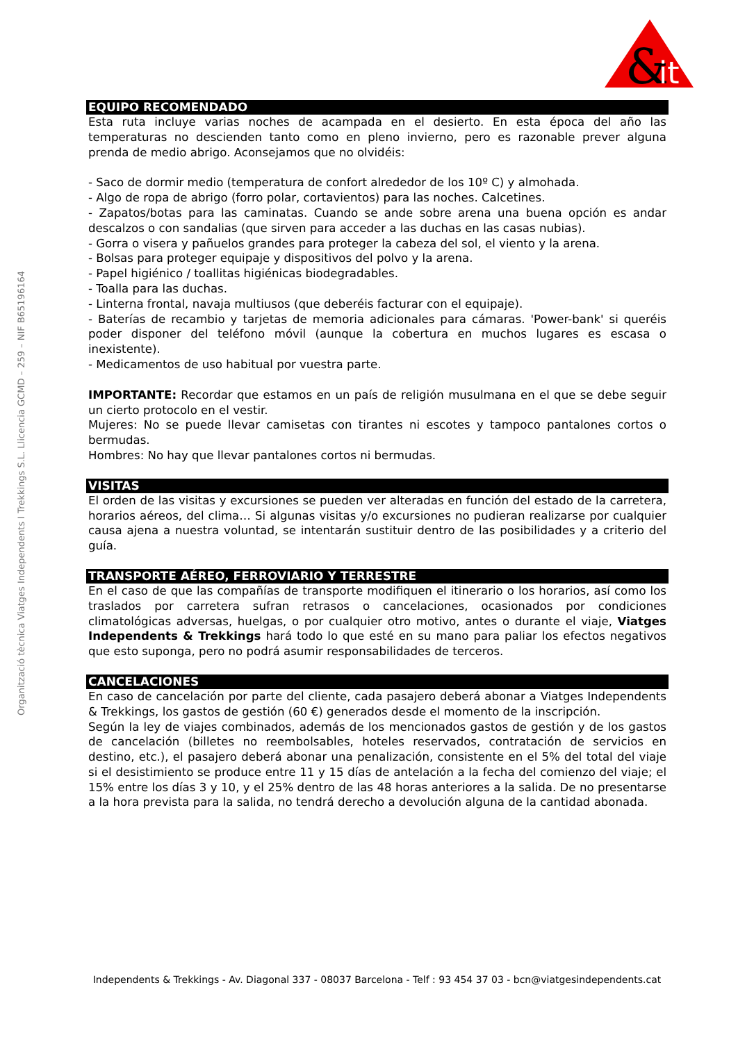&
it
Organització tècnica Viatges Independents I Trekkings S.L. Llicencia GCMD – 259 – NIF B65196164
EQUIPO RECOMENDADO
Esta ruta incluye varias noches de acampada en el desierto. En esta época del año las temperaturas no descienden tanto como en pleno invierno, pero es razonable prever alguna prenda de medio abrigo. Aconsejamos que no olvidéis:
- Saco de dormir medio (temperatura de confort alrededor de los 10º C) y almohada.
- Algo de ropa de abrigo (forro polar, cortavientos) para las noches. Calcetines.
- Zapatos/botas para las caminatas. Cuando se ande sobre arena una buena opción es andar descalzos o con sandalias (que sirven para acceder a las duchas en las casas nubias).
- Gorra o visera y pañuelos grandes para proteger la cabeza del sol, el viento y la arena.
- Bolsas para proteger equipaje y dispositivos del polvo y la arena.
- Papel higiénico / toallitas higiénicas biodegradables.
- Toalla para las duchas.
- Linterna frontal, navaja multiusos (que deberéis facturar con el equipaje).
- Baterías de recambio y tarjetas de memoria adicionales para cámaras. 'Power-bank' si queréis poder disponer del teléfono móvil (aunque la cobertura en muchos lugares es escasa o inexistente).
- Medicamentos de uso habitual por vuestra parte.
IMPORTANTE: Recordar que estamos en un país de religión musulmana en el que se debe seguir un cierto protocolo en el vestir.
Mujeres: No se puede llevar camisetas con tirantes ni escotes y tampoco pantalones cortos o bermudas.
Hombres: No hay que llevar pantalones cortos ni bermudas.
VISITAS
El orden de las visitas y excursiones se pueden ver alteradas en función del estado de la carretera, horarios aéreos, del clima… Si algunas visitas y/o excursiones no pudieran realizarse por cualquier causa ajena a nuestra voluntad, se intentarán sustituir dentro de las posibilidades y a criterio del guía.
TRANSPORTE AÉREO, FERROVIARIO Y TERRESTRE
En el caso de que las compañías de transporte modifiquen el itinerario o los horarios, así como los traslados por carretera sufran retrasos o cancelaciones, ocasionados por condiciones climatológicas adversas, huelgas, o por cualquier otro motivo, antes o durante el viaje, Viatges Independents & Trekkings hará todo lo que esté en su mano para paliar los efectos negativos que esto suponga, pero no podrá asumir responsabilidades de terceros.
CANCELACIONES
En caso de cancelación por parte del cliente, cada pasajero deberá abonar a Viatges Independents & Trekkings, los gastos de gestión (60 €) generados desde el momento de la inscripción.
Según la ley de viajes combinados, además de los mencionados gastos de gestión y de los gastos de cancelación (billetes no reembolsables, hoteles reservados, contratación de servicios en destino, etc.), el pasajero deberá abonar una penalización, consistente en el 5% del total del viaje si el desistimiento se produce entre 11 y 15 días de antelación a la fecha del comienzo del viaje; el 15% entre los días 3 y 10, y el 25% dentro de las 48 horas anteriores a la salida. De no presentarse a la hora prevista para la salida, no tendrá derecho a devolución alguna de la cantidad abonada.
Independents & Trekkings - Av. Diagonal 337 - 08037 Barcelona - Telf : 93 454 37 03 - bcn@viatgesindependents.cat